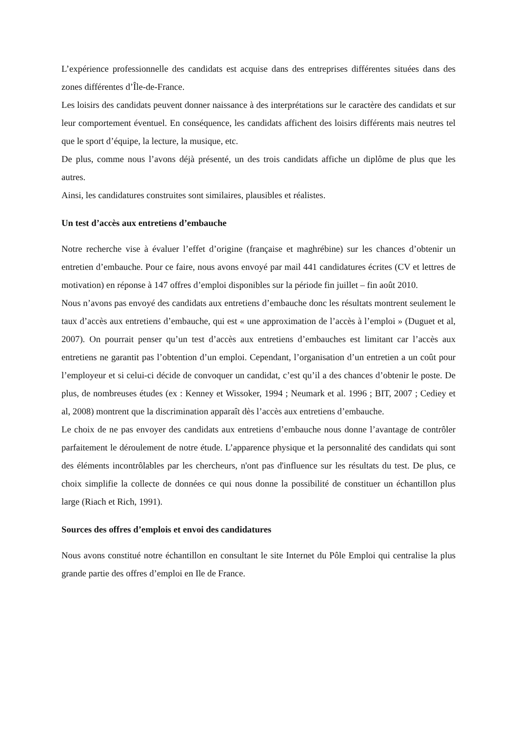L’expérience professionnelle des candidats est acquise dans des entreprises différentes situées dans des zones différentes d’Île-de-France.
Les loisirs des candidats peuvent donner naissance à des interprétations sur le caractère des candidats et sur leur comportement éventuel. En conséquence, les candidats affichent des loisirs différents mais neutres tel que le sport d’équipe, la lecture, la musique, etc.
De plus, comme nous l’avons déjà présenté, un des trois candidats affiche un diplôme de plus que les autres.
Ainsi, les candidatures construites sont similaires, plausibles et réalistes.
Un test d’accès aux entretiens d’embauche
Notre recherche vise à évaluer l’effet d’origine (française et maghrébine) sur les chances d’obtenir un entretien d’embauche. Pour ce faire, nous avons envoyé par mail 441 candidatures écrites (CV et lettres de motivation) en réponse à 147 offres d’emploi disponibles sur la période fin juillet – fin août 2010.
Nous n’avons pas envoyé des candidats aux entretiens d’embauche donc les résultats montrent seulement le taux d’accès aux entretiens d’embauche, qui est « une approximation de l’accès à l’emploi » (Duguet et al, 2007). On pourrait penser qu’un test d’accès aux entretiens d’embauches est limitant car l’accès aux entretiens ne garantit pas l’obtention d’un emploi. Cependant, l’organisation d’un entretien a un coût pour l’employeur et si celui-ci décide de convoquer un candidat, c’est qu’il a des chances d’obtenir le poste. De plus, de nombreuses études (ex : Kenney et Wissoker, 1994 ; Neumark et al. 1996 ; BIT, 2007 ; Cediey et al, 2008) montrent que la discrimination apparaît dès l’accès aux entretiens d’embauche.
Le choix de ne pas envoyer des candidats aux entretiens d’embauche nous donne l’avantage de contrôler parfaitement le déroulement de notre étude. L’apparence physique et la personnalité des candidats qui sont des éléments incontrôlables par les chercheurs, n'ont pas d'influence sur les résultats du test. De plus, ce choix simplifie la collecte de données ce qui nous donne la possibilité de constituer un échantillon plus large (Riach et Rich, 1991).
Sources des offres d’emplois et envoi des candidatures
Nous avons constitué notre échantillon en consultant le site Internet du Pôle Emploi qui centralise la plus grande partie des offres d’emploi en Ile de France.